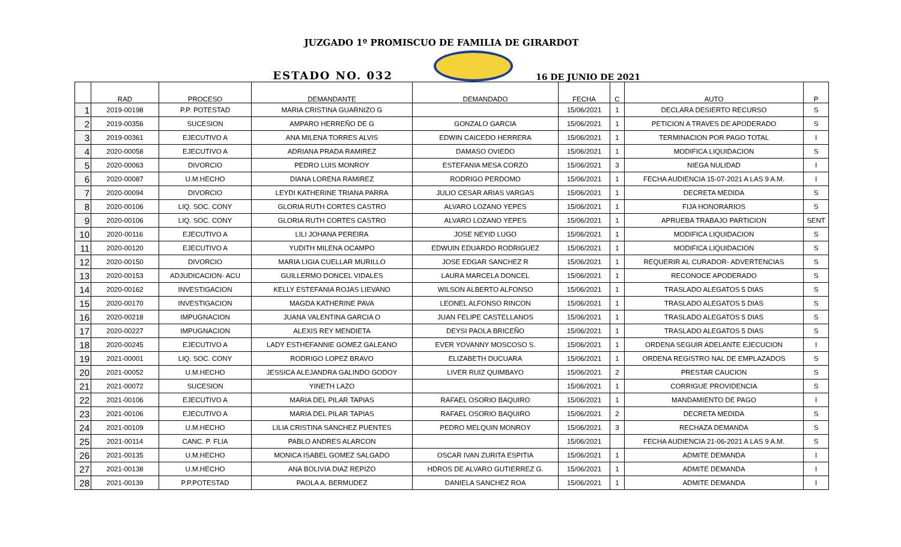JUZGADO 1º PROMISCUO DE FAMILIA DE GIRARDOT
ESTADO NO. 032
16 DE JUNIO DE 2021
| | RAD | PROCESO | DEMANDANTE | DEMANDADO | FECHA | C | AUTO | P |
| --- | --- | --- | --- | --- | --- | --- | --- | --- |
| 1 | 2019-00198 | P.P. POTESTAD | MARIA CRISTINA GUARNIZO G | | 15/06/2021 | 1 | DECLARA DESIERTO RECURSO | S |
| 2 | 2019-00356 | SUCESION | AMPARO HERREÑO DE G | GONZALO GARCIA | 15/06/2021 | 1 | PETICION A TRAVES DE APODERADO | S |
| 3 | 2019-00361 | EJECUTIVO A | ANA MILENA TORRES ALVIS | EDWIN CAICEDO HERRERA | 15/06/2021 | 1 | TERMINACION POR PAGO TOTAL | I |
| 4 | 2020-00058 | EJECUTIVO A | ADRIANA PRADA RAMIREZ | DAMASO OVIEDO | 15/06/2021 | 1 | MODIFICA LIQUIDACION | S |
| 5 | 2020-00063 | DIVORCIO | PEDRO LUIS MONROY | ESTEFANIA MESA CORZO | 15/06/2021 | 3 | NIEGA NULIDAD | I |
| 6 | 2020-00087 | U.M.HECHO | DIANA LORENA RAMIREZ | RODRIGO PERDOMO | 15/06/2021 | 1 | FECHA AUDIENCIA 15-07-2021 A LAS 9 A.M. | I |
| 7 | 2020-00094 | DIVORCIO | LEYDI KATHERINE TRIANA PARRA | JULIO CESAR ARIAS VARGAS | 15/06/2021 | 1 | DECRETA MEDIDA | S |
| 8 | 2020-00106 | LIQ. SOC. CONY | GLORIA RUTH CORTES CASTRO | ALVARO LOZANO YEPES | 15/06/2021 | 1 | FIJA HONORARIOS | S |
| 9 | 2020-00106 | LIQ. SOC. CONY | GLORIA RUTH CORTES CASTRO | ALVARO LOZANO YEPES | 15/06/2021 | 1 | APRUEBA TRABAJO PARTICION | SENT |
| 10 | 2020-00116 | EJECUTIVO A | LILI JOHANA PEREIRA | JOSE NEYID LUGO | 15/06/2021 | 1 | MODIFICA LIQUIDACION | S |
| 11 | 2020-00120 | EJECUTIVO A | YUDITH MILENA OCAMPO | EDWUIN EDUARDO RODRIGUEZ | 15/06/2021 | 1 | MODIFICA LIQUIDACION | S |
| 12 | 2020-00150 | DIVORCIO | MARIA LIGIA CUELLAR MURILLO | JOSE EDGAR SANCHEZ R | 15/06/2021 | 1 | REQUERIR AL CURADOR- ADVERTENCIAS | S |
| 13 | 2020-00153 | ADJUDICACION- ACU | GUILLERMO DONCEL VIDALES | LAURA MARCELA DONCEL | 15/06/2021 | 1 | RECONOCE APODERADO | S |
| 14 | 2020-00162 | INVESTIGACION | KELLY ESTEFANIA ROJAS LIEVANO | WILSON ALBERTO ALFONSO | 15/06/2021 | 1 | TRASLADO ALEGATOS 5 DIAS | S |
| 15 | 2020-00170 | INVESTIGACION | MAGDA KATHERINE PAVA | LEONEL ALFONSO RINCON | 15/06/2021 | 1 | TRASLADO ALEGATOS 5 DIAS | S |
| 16 | 2020-00218 | IMPUGNACION | JUANA VALENTINA GARCIA O | JUAN FELIPE CASTELLANOS | 15/06/2021 | 1 | TRASLADO ALEGATOS 5 DIAS | S |
| 17 | 2020-00227 | IMPUGNACION | ALEXIS REY MENDIETA | DEYSI PAOLA BRICEÑO | 15/06/2021 | 1 | TRASLADO ALEGATOS 5 DIAS | S |
| 18 | 2020-00245 | EJECUTIVO A | LADY ESTHEFANNIE GOMEZ GALEANO | EVER YOVANNY MOSCOSO S. | 15/06/2021 | 1 | ORDENA SEGUIR ADELANTE EJECUCION | I |
| 19 | 2021-00001 | LIQ. SOC. CONY | RODRIGO LOPEZ BRAVO | ELIZABETH DUCUARA | 15/06/2021 | 1 | ORDENA REGISTRO NAL DE EMPLAZADOS | S |
| 20 | 2021-00052 | U.M.HECHO | JESSICA ALEJANDRA GALINDO GODOY | LIVER RUIZ QUIMBAYO | 15/06/2021 | 2 | PRESTAR CAUCION | S |
| 21 | 2021-00072 | SUCESION | YINETH LAZO | | 15/06/2021 | 1 | CORRIGUE PROVIDENCIA | S |
| 22 | 2021-00106 | EJECUTIVO A | MARIA DEL PILAR TAPIAS | RAFAEL OSORIO BAQUIRO | 15/06/2021 | 1 | MANDAMIENTO DE PAGO | I |
| 23 | 2021-00106 | EJECUTIVO A | MARIA DEL PILAR TAPIAS | RAFAEL OSORIO BAQUIRO | 15/06/2021 | 2 | DECRETA MEDIDA | S |
| 24 | 2021-00109 | U.M.HECHO | LILIA CRISTINA SANCHEZ PUENTES | PEDRO MELQUIN MONROY | 15/06/2021 | 3 | RECHAZA DEMANDA | S |
| 25 | 2021-00114 | CANC. P. FLIA | PABLO ANDRES ALARCON | | 15/06/2021 | | FECHA AUDIENCIA 21-06-2021 A LAS 9 A.M. | S |
| 26 | 2021-00135 | U.M.HECHO | MONICA ISABEL GOMEZ SALGADO | OSCAR IVAN ZURITA ESPITIA | 15/06/2021 | 1 | ADMITE DEMANDA | I |
| 27 | 2021-00138 | U.M.HECHO | ANA BOLIVIA DIAZ REPIZO | HDROS DE ALVARO GUTIERREZ G. | 15/06/2021 | 1 | ADMITE DEMANDA | I |
| 28 | 2021-00139 | P.P.POTESTAD | PAOLA A. BERMUDEZ | DANIELA SANCHEZ ROA | 15/06/2021 | 1 | ADMITE DEMANDA | I |